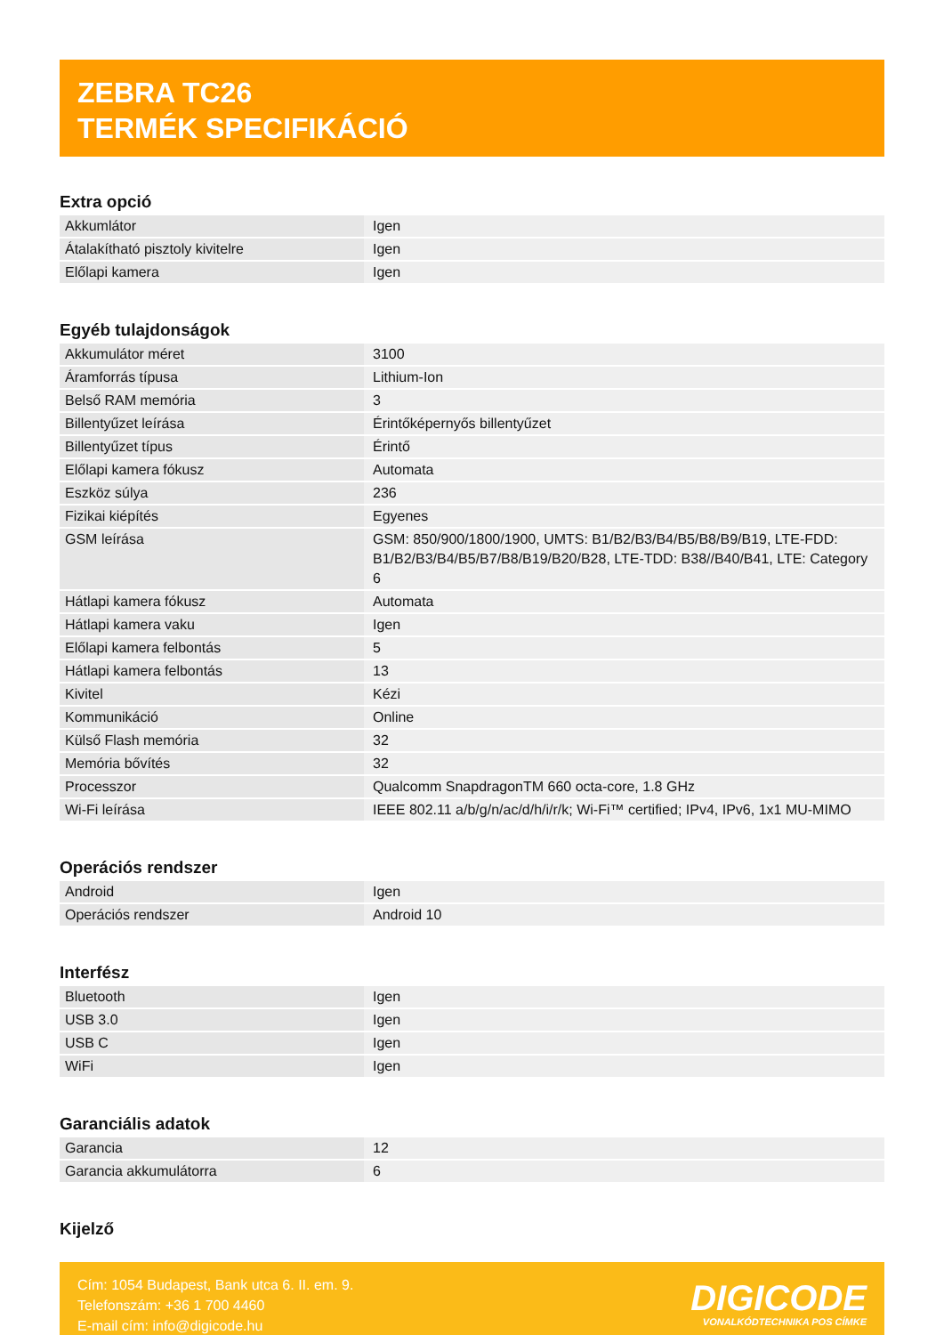ZEBRA TC26
TERMÉK SPECIFIKÁCIÓ
Extra opció
| Akkumlátor | Igen |
| Átalakítható pisztoly kivitelre | Igen |
| Előlapi kamera | Igen |
Egyéb tulajdonságok
| Akkumulátor méret | 3100 |
| Áramforrás típusa | Lithium-Ion |
| Belső RAM memória | 3 |
| Billentyűzet leírása | Érintőképernyős billentyűzet |
| Billentyűzet típus | Érintő |
| Előlapi kamera fókusz | Automata |
| Eszköz súlya | 236 |
| Fizikai kiépítés | Egyenes |
| GSM leírása | GSM: 850/900/1800/1900, UMTS: B1/B2/B3/B4/B5/B8/B9/B19, LTE-FDD: B1/B2/B3/B4/B5/B7/B8/B19/B20/B28, LTE-TDD: B38//B40/B41, LTE: Category 6 |
| Hátlapi kamera fókusz | Automata |
| Hátlapi kamera vaku | Igen |
| Előlapi kamera felbontás | 5 |
| Hátlapi kamera felbontás | 13 |
| Kivitel | Kézi |
| Kommunikáció | Online |
| Külső Flash memória | 32 |
| Memória bővítés | 32 |
| Processzor | Qualcomm SnapdragonTM 660 octa-core, 1.8 GHz |
| Wi-Fi leírása | IEEE 802.11 a/b/g/n/ac/d/h/i/r/k; Wi-Fi™ certified; IPv4, IPv6, 1x1 MU-MIMO |
Operációs rendszer
| Android | Igen |
| Operációs rendszer | Android 10 |
Interfész
| Bluetooth | Igen |
| USB 3.0 | Igen |
| USB C | Igen |
| WiFi | Igen |
Garanciális adatok
| Garancia | 12 |
| Garancia akkumulátorra | 6 |
Kijelző
Cím: 1054 Budapest, Bank utca 6. II. em. 9.
Telefonszám: +36 1 700 4460
E-mail cím: info@digicode.hu
DIGICODE
VONALKÓDTECHNIKA POS CÍMKE